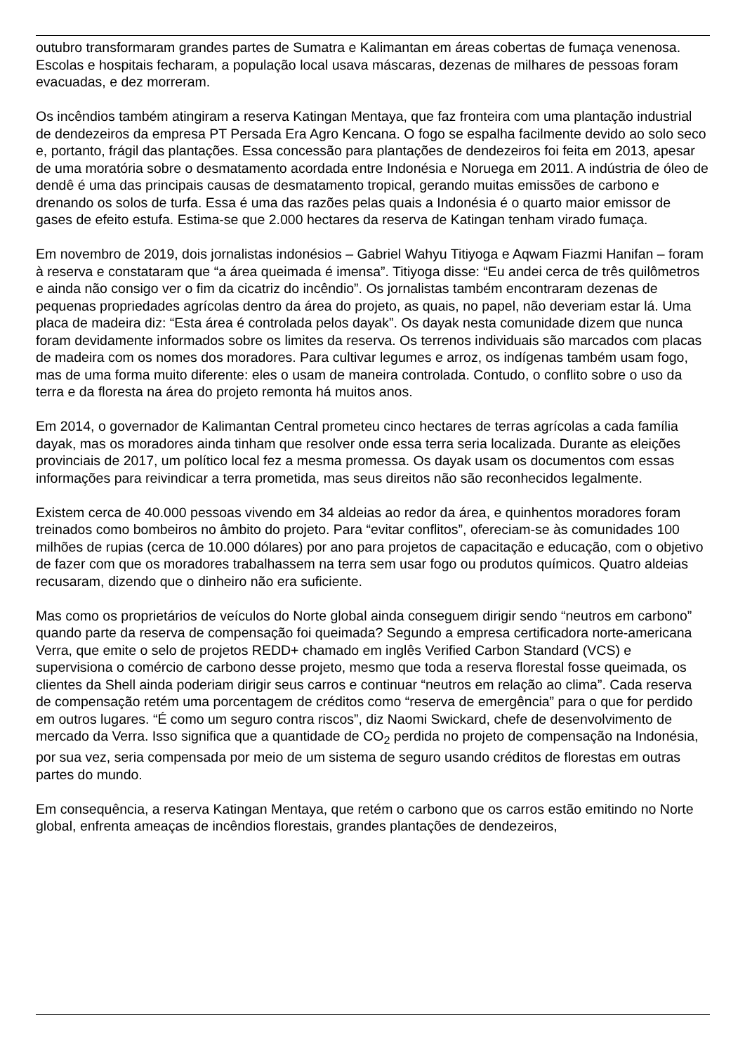outubro transformaram grandes partes de Sumatra e Kalimantan em áreas cobertas de fumaça venenosa. Escolas e hospitais fecharam, a população local usava máscaras, dezenas de milhares de pessoas foram evacuadas, e dez morreram.
Os incêndios também atingiram a reserva Katingan Mentaya, que faz fronteira com uma plantação industrial de dendezeiros da empresa PT Persada Era Agro Kencana. O fogo se espalha facilmente devido ao solo seco e, portanto, frágil das plantações. Essa concessão para plantações de dendezeiros foi feita em 2013, apesar de uma moratória sobre o desmatamento acordada entre Indonésia e Noruega em 2011. A indústria de óleo de dendê é uma das principais causas de desmatamento tropical, gerando muitas emissões de carbono e drenando os solos de turfa. Essa é uma das razões pelas quais a Indonésia é o quarto maior emissor de gases de efeito estufa. Estima-se que 2.000 hectares da reserva de Katingan tenham virado fumaça.
Em novembro de 2019, dois jornalistas indonésios – Gabriel Wahyu Titiyoga e Aqwam Fiazmi Hanifan – foram à reserva e constataram que “a área queimada é imensa”. Titiyoga disse: “Eu andei cerca de três quilômetros e ainda não consigo ver o fim da cicatriz do incêndio”. Os jornalistas também encontraram dezenas de pequenas propriedades agrícolas dentro da área do projeto, as quais, no papel, não deveriam estar lá. Uma placa de madeira diz: “Esta área é controlada pelos dayak”. Os dayak nesta comunidade dizem que nunca foram devidamente informados sobre os limites da reserva. Os terrenos individuais são marcados com placas de madeira com os nomes dos moradores. Para cultivar legumes e arroz, os indígenas também usam fogo, mas de uma forma muito diferente: eles o usam de maneira controlada. Contudo, o conflito sobre o uso da terra e da floresta na área do projeto remonta há muitos anos.
Em 2014, o governador de Kalimantan Central prometeu cinco hectares de terras agrícolas a cada família dayak, mas os moradores ainda tinham que resolver onde essa terra seria localizada. Durante as eleições provinciais de 2017, um político local fez a mesma promessa. Os dayak usam os documentos com essas informações para reivindicar a terra prometida, mas seus direitos não são reconhecidos legalmente.
Existem cerca de 40.000 pessoas vivendo em 34 aldeias ao redor da área, e quinhentos moradores foram treinados como bombeiros no âmbito do projeto. Para “evitar conflitos”, ofereciam-se às comunidades 100 milhões de rupias (cerca de 10.000 dólares) por ano para projetos de capacitação e educação, com o objetivo de fazer com que os moradores trabalhassem na terra sem usar fogo ou produtos químicos. Quatro aldeias recusaram, dizendo que o dinheiro não era suficiente.
Mas como os proprietários de veículos do Norte global ainda conseguem dirigir sendo “neutros em carbono” quando parte da reserva de compensação foi queimada? Segundo a empresa certificadora norte-americana Verra, que emite o selo de projetos REDD+ chamado em inglês Verified Carbon Standard (VCS) e supervisiona o comércio de carbono desse projeto, mesmo que toda a reserva florestal fosse queimada, os clientes da Shell ainda poderiam dirigir seus carros e continuar “neutros em relação ao clima”. Cada reserva de compensação retém uma porcentagem de créditos como “reserva de emergência” para o que for perdido em outros lugares. “É como um seguro contra riscos”, diz Naomi Swickard, chefe de desenvolvimento de mercado da Verra. Isso significa que a quantidade de CO<sub>2</sub> perdida no projeto de compensação na Indonésia, por sua vez, seria compensada por meio de um sistema de seguro usando créditos de florestas em outras partes do mundo.
Em consequência, a reserva Katingan Mentaya, que retém o carbono que os carros estão emitindo no Norte global, enfrenta ameaças de incêndios florestais, grandes plantações de dendezeiros,